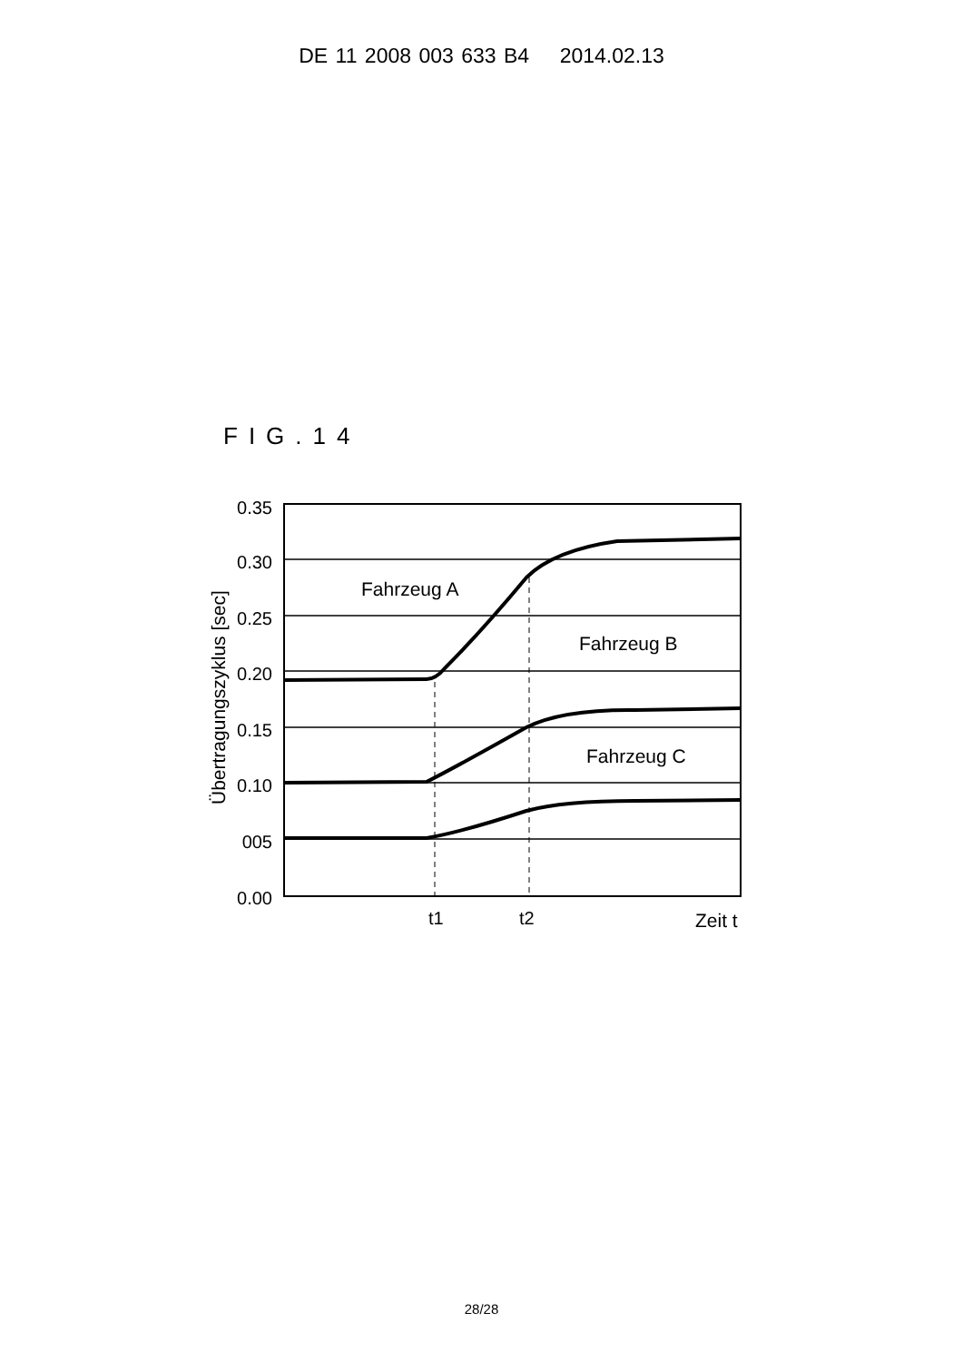DE 11 2008 003 633 B4 2014.02.13
FIG.14
0.35
0.30
0.25
0.20
0.15
0.10
005
0.00
Fahrzeug A
Fahrzeug B
Fahrzeug C
t1
t2
Zeit t
Übertragungszyklus [sec]
28/28